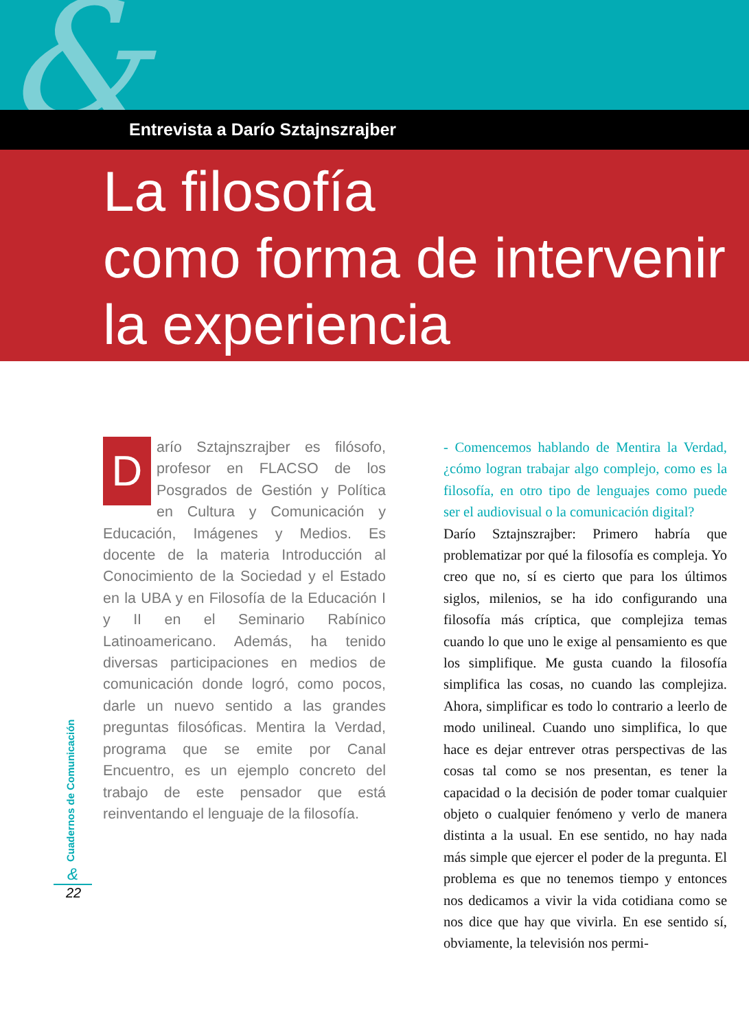&
Entrevista a Darío Sztajnszrajber
La filosofía
como forma de intervenir
la experiencia
Darío Sztajnszrajber es filósofo, profesor en FLACSO de los Posgrados de Gestión y Política en Cultura y Comunicación y Educación, Imágenes y Medios. Es docente de la materia Introducción al Conocimiento de la Sociedad y el Estado en la UBA y en Filosofía de la Educación I y II en el Seminario Rabínico Latinoamericano. Además, ha tenido diversas participaciones en medios de comunicación donde logró, como pocos, darle un nuevo sentido a las grandes preguntas filosóficas. Mentira la Verdad, programa que se emite por Canal Encuentro, es un ejemplo concreto del trabajo de este pensador que está reinventando el lenguaje de la filosofía.
- Comencemos hablando de Mentira la Verdad, ¿cómo logran trabajar algo complejo, como es la filosofía, en otro tipo de lenguajes como puede ser el audiovisual o la comunicación digital?
Darío Sztajnszrajber: Primero habría que problematizar por qué la filosofía es compleja. Yo creo que no, sí es cierto que para los últimos siglos, milenios, se ha ido configurando una filosofía más críptica, que complejiza temas cuando lo que uno le exige al pensamiento es que los simplifique. Me gusta cuando la filosofía simplifica las cosas, no cuando las complejiza. Ahora, simplificar es todo lo contrario a leerlo de modo unilineal. Cuando uno simplifica, lo que hace es dejar entrever otras perspectivas de las cosas tal como se nos presentan, es tener la capacidad o la decisión de poder tomar cualquier objeto o cualquier fenómeno y verlo de manera distinta a la usual. En ese sentido, no hay nada más simple que ejercer el poder de la pregunta. El problema es que no tenemos tiempo y entonces nos dedicamos a vivir la vida cotidiana como se nos dice que hay que vivirla. En ese sentido sí, obviamente, la televisión nos permi-
Cuadernos de Comunicación
&
22